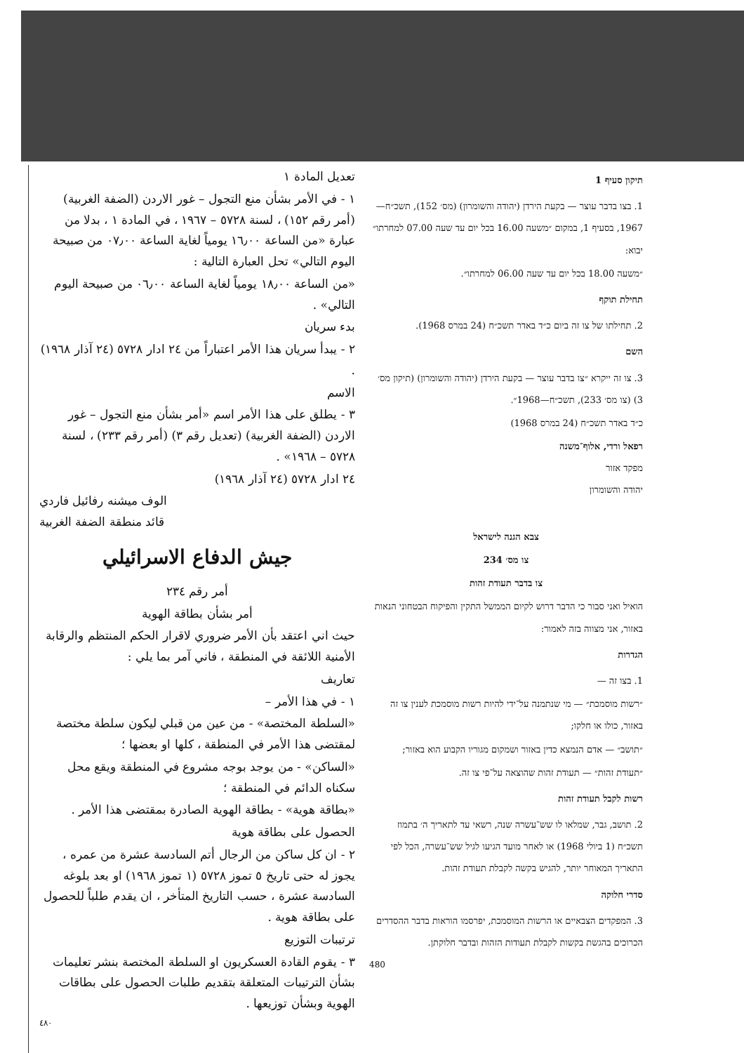תיקון סעיף 1
1. בצו בדבר עוצר — בקעת הירדן (יהודה והשומרון) (מס׳ 152), תשכ״ח—1967, בסעיף 1, במקום ״משעה 16.00 בכל יום עד שעה 07.00 למחרתו״ יבוא:
״משעה 18.00 בכל יום עד שעה 06.00 למחרתו״.
תחילת תוקף
2. תחילתו של צו זה ביום כ״ד באדר תשכ״ח (24 במרס 1968).
השם
3. צו זה ייקרא ״צו בדבר עוצר — בקעת הירדן (יהודה והשומרון) (תיקון מס׳ 3) (צו מס׳ 233), תשכ״ח—1968״.
כ״ד באדר תשכ״ח (24 במרס 1968)
רפאל ורדי, אלוף־משנה
מפקד אזור
יהודה והשומרון
צבא הגנה לישראל
צו מס׳ 234
צו בדבר תעודת זהות
הואיל ואני סבור כי הדבר דרוש לקיום הממשל התקין והפיקוח הבטחוני הנאות באזור, אני מצווה בזה לאמור:
הגדרות
1. בצו זה —
״רשות מוסמכת״ — מי שנתמנה על־ידי להיות רשות מוסמכת לענין צו זה באזור, כולו או חלקו;
״תושב״ — אדם הנמצא כדין באזור ושמקום מגוריו הקבוע הוא באזור;
״תעודת זהות״ — תעודת זהות שהוצאה על־פי צו זה.
רשות לקבל תעודת זהות
2. תושב, גבר, שמלאו לו שש־עשרה שנה, רשאי עד לתאריך ה׳ בתמוז תשכ״ח (1 ביולי 1968) או לאחר מועד הגיעו לגיל שש־עשרה, הכל לפי התאריך המאוחר יותר, להגיש בקשה לקבלת תעודת זהות.
סדרי חלוקה
3. המפקדים הצבאיים או הרשות המוסמכת, יפרסמו הוראות בדבר ההסדרים הכרוכים בהגשת בקשות לקבלת תעודות הזהות ובדבר חלוקתן.
480
تعديل المادة ١
١ - في الأمر بشأن منع التجول – غور الاردن (الضفة الغربية) (أمر رقم ١٥٢) ، لسنة ٥٧٢٨ – ١٩٦٧ ، في المادة ١ ، بدلا من عبارة «من الساعة ١٦٫٠٠ يومياً لغاية الساعة ٠٧٫٠٠ من صبيحة اليوم التالي» تحل العبارة التالية :
«من الساعة ١٨٫٠٠ يومياً لغاية الساعة ٠٦٫٠٠ من صبيحة اليوم التالي» .
بدء سريان
٢ - يبدأ سريان هذا الأمر اعتباراً من ٢٤ ادار ٥٧٢٨ (٢٤ آذار ١٩٦٨) .
الاسم
٣ - يطلق على هذا الأمر اسم «أمر بشأن منع التجول – غور الاردن (الضفة الغربية) (تعديل رقم ٣) (أمر رقم ٢٣٣) ، لسنة ٥٧٢٨ – ١٩٦٨» .
٢٤ ادار ٥٧٢٨ (٢٤ آذار ١٩٦٨)
الوف ميشنه رفائيل فاردي
قائد منطقة الضفة الغربية
جيش الدفاع الاسرائيلي
أمر رقم ٢٣٤
أمر بشأن بطاقة الهوية
حيث اني اعتقد بأن الأمر ضروري لاقرار الحكم المنتظم والرقابة الأمنية اللائقة في المنطقة ، فاني آمر بما يلي :
تعاريف
١ - في هذا الأمر –
«السلطة المختصة» - من عين من قبلي ليكون سلطة مختصة لمقتضى هذا الأمر في المنطقة ، كلها او بعضها ؛
«الساكن» - من يوجد بوجه مشروع في المنطقة ويقع محل سكناه الدائم في المنطقة ؛
«بطاقة هوية» - بطاقة الهوية الصادرة بمقتضى هذا الأمر .
الحصول على بطاقة هوية
٢ - ان كل ساكن من الرجال أتم السادسة عشرة من عمره ، يجوز له حتى تاريخ ٥ تموز ٥٧٢٨ (١ تموز ١٩٦٨) او بعد بلوغه السادسة عشرة ، حسب التاريخ المتأخر ، ان يقدم طلباً للحصول على بطاقة هوية .
ترتيبات التوزيع
٣ - يقوم القادة العسكريون او السلطة المختصة بنشر تعليمات بشأن الترتيبات المتعلقة بتقديم طلبات الحصول على بطاقات الهوية وبشأن توزيعها .
٤٨٠